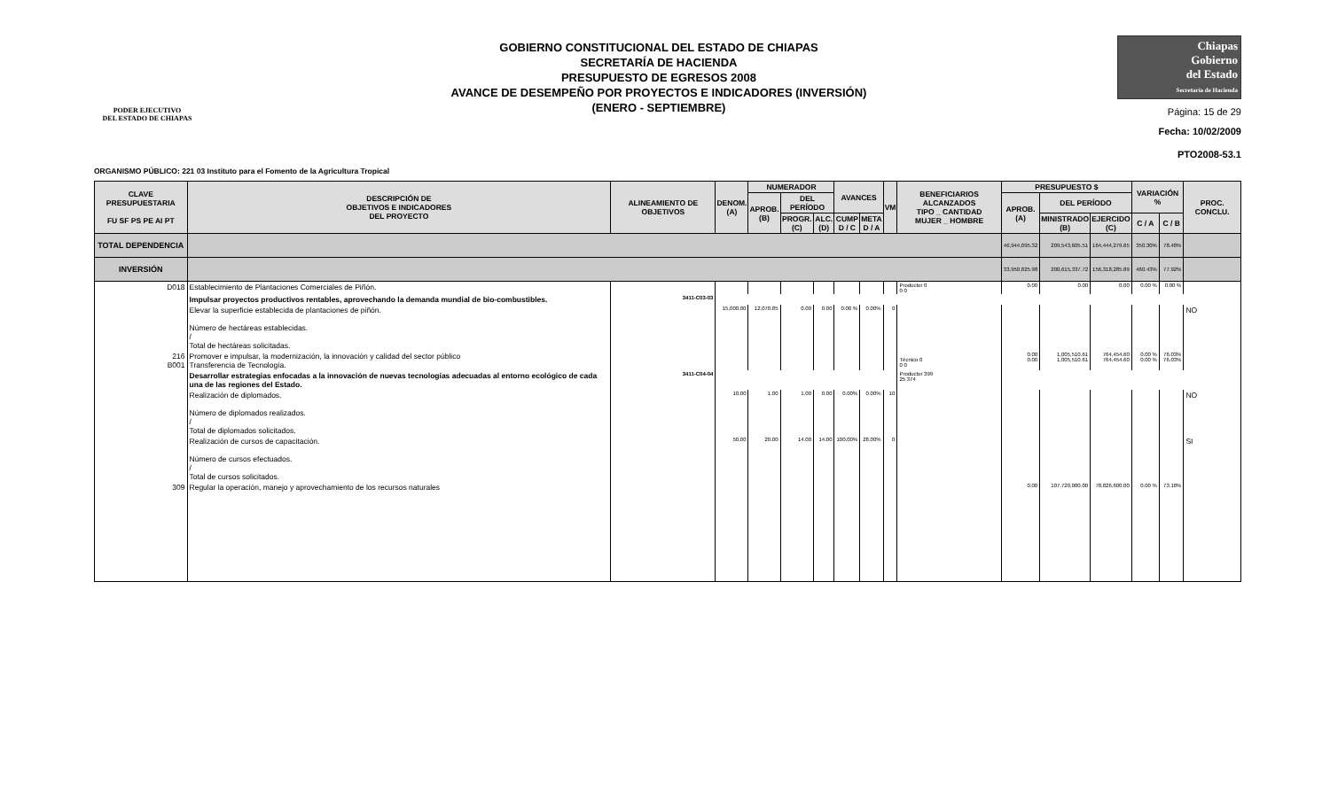PODER EJECUTIVO
DEL ESTADO DE CHIAPAS
GOBIERNO CONSTITUCIONAL DEL ESTADO DE CHIAPAS
SECRETARÍA DE HACIENDA
PRESUPUESTO DE EGRESOS 2008
AVANCE DE DESEMPEÑO POR PROYECTOS E INDICADORES (INVERSIÓN)
(ENERO - SEPTIEMBRE)
Chiapas
Gobierno
del Estado
Secretaría de Hacienda
Página: 15 de 29
Fecha: 10/02/2009
PTO2008-53.1
ORGANISMO PÚBLICO: 221 03 Instituto para el Fomento de la Agricultura Tropical
| CLAVE PRESUPUESTARIA FU SF PS PE AI PT | DESCRIPCIÓN DE OBJETIVOS E INDICADORES DEL PROYECTO | ALINEAMIENTO DE OBJETIVOS | DENOM. (A) | NUMERADOR | | | AVANCES | | VM | BENEFICIARIOS ALCANZADOS TIPO _ CANTIDAD MUJER _ HOMBRE | PRESUPUESTO $ | | | VARIACIÓN % | | PROC. CONCLU. |
| --- | --- | --- | --- | --- | --- | --- | --- | --- | --- | --- | --- | --- | --- | --- | --- | --- |
| | | | | APROB. (B) | DEL PERÍODO | | | | | | APROB. (A) | DEL PERÍODO | | | | |
| | | | | | PROGR. (C) | ALC. (D) | CUMP D / C | META D / A | | | | MINISTRADO (B) | EJERCIDO (C) | C / A | C / B | |
| TOTAL DEPENDENCIA | | | | | | | | | | | 46,944,095.32 | 209,543,605.51 | 164,444,279.65 | 350.30% | 78.48% | |
| INVERSIÓN | | | | | | | | | | | 33,950,825.98 | 200,615,337.72 | 156,318,285.89 | 460.43% | 77.92% | |
| D018 | Establecimiento de Plantaciones Comerciales de Piñón. | | | | | | | | | Productor 0 0 0 | 0.00 | 0.00 | 0.00 | 0.00 % | 0.00 % | |
| | Impulsar proyectos productivos rentables, aprovechando la demanda mundial de bio-combustibles. | 3411-C03-03 | | | | | | | | | | | | | | |
| | Elevar la superficie establecida de plantaciones de piñón. Número de hectáreas establecidas. / Total de hectáreas solicitadas. | | 15,000.00 | 12,070.85 | 0.00 | 0.00 | 0.00 % | 0.00% | 0 | | | | | | | NO |
| 216 B001 | Promover e impulsar, la modernización, la innovación y calidad del sector público Transferencia de Tecnología. | | | | | | | | | Técnico 0 0 0 | 0.00 0.00 | 1,005,510.61 1,005,510.61 | 764,454.60 764,454.60 | 0.00 % 0.00 % | 76.03% 76.03% | |
| | Desarrollar estrategias enfocadas a la innovación de nuevas tecnologías adecuadas al entorno ecológico de cada una de las regiones del Estado. | 3411-C04-04 | | | | | | | | Productor 399 25 374 | | | | | | |
| | Realización de diplomados. Número de diplomados realizados. / Total de diplomados solicitados. | | 10.00 | 1.00 | 1.00 | 0.00 | 0.00% | 0.00% | 10 | | | | | | | NO |
| | Realización de cursos de capacitación. Número de cursos efectuados. / Total de cursos solicitados. | | 50.00 | 20.00 | 14.00 | 14.00 | 100.00% | 28.00% | 0 | | | | | | | SI |
| 309 | Regular la operación, manejo y aprovechamiento de los recursos naturales | | | | | | | | | | 0.00 | 107,720,000.00 | 78,826,600.00 | 0.00 % | 73.18% | |